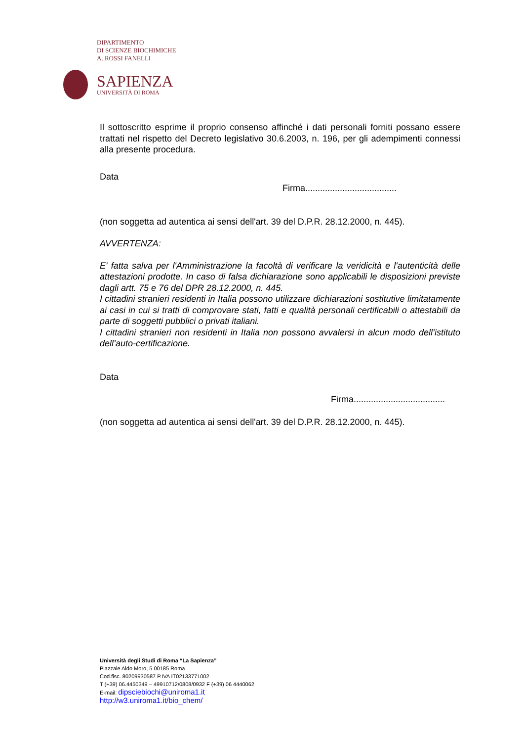DIPARTIMENTO
DI SCIENZE BIOCHIMICHE
A. ROSSI FANELLI
SAPIENZA
UNIVERSITÀ DI ROMA
Il sottoscritto esprime il proprio consenso affinché i dati personali forniti possano essere trattati nel rispetto del Decreto legislativo 30.6.2003, n. 196, per gli adempimenti connessi alla presente procedura.
Data
Firma.....................................
(non soggetta ad autentica ai sensi dell'art. 39 del D.P.R. 28.12.2000, n. 445).
AVVERTENZA:
E' fatta salva per l'Amministrazione la facoltà di verificare la veridicità e l'autenticità delle attestazioni prodotte. In caso di falsa dichiarazione sono applicabili le disposizioni previste dagli artt. 75 e 76 del DPR 28.12.2000, n. 445.
I cittadini stranieri residenti in Italia possono utilizzare dichiarazioni sostitutive limitatamente ai casi in cui si tratti di comprovare stati, fatti e qualità personali certificabili o attestabili da parte di soggetti pubblici o privati italiani.
I cittadini stranieri non residenti in Italia non possono avvalersi in alcun modo dell’istituto dell’auto-certificazione.
Data
Firma.....................................
(non soggetta ad autentica ai sensi dell'art. 39 del D.P.R. 28.12.2000, n. 445).
Università degli Studi di Roma “La Sapienza”
Piazzale Aldo Moro, 5 00185 Roma
Cod.fisc. 80209930587 P.IVA IT02133771002
T (+39) 06.4450349 – 49910712/0808/0932 F (+39) 06 4440062
E-mail: dipsciebiochi@uniroma1.it
http://w3.uniroma1.it/bio_chem/